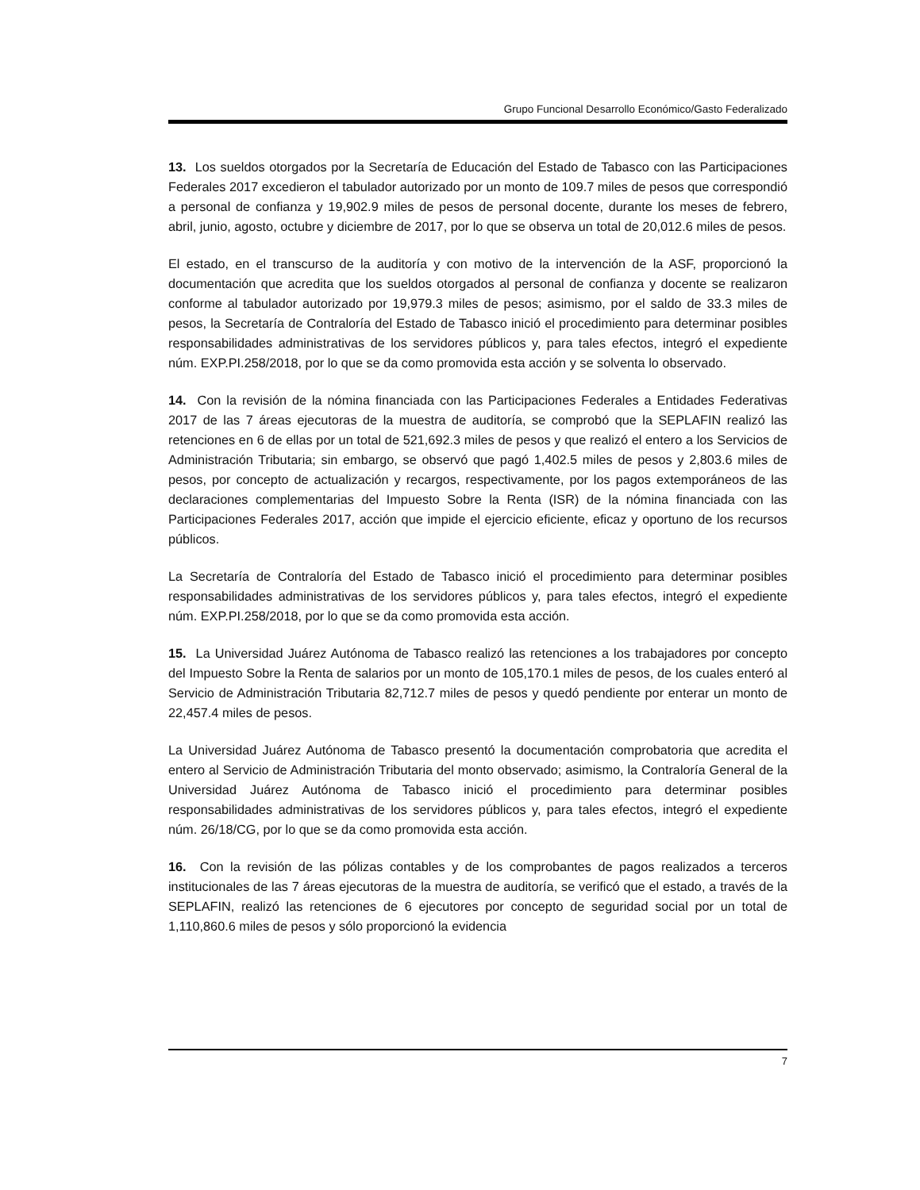Grupo Funcional Desarrollo Económico/Gasto Federalizado
13. Los sueldos otorgados por la Secretaría de Educación del Estado de Tabasco con las Participaciones Federales 2017 excedieron el tabulador autorizado por un monto de 109.7 miles de pesos que correspondió a personal de confianza y 19,902.9 miles de pesos de personal docente, durante los meses de febrero, abril, junio, agosto, octubre y diciembre de 2017, por lo que se observa un total de 20,012.6 miles de pesos.
El estado, en el transcurso de la auditoría y con motivo de la intervención de la ASF, proporcionó la documentación que acredita que los sueldos otorgados al personal de confianza y docente se realizaron conforme al tabulador autorizado por 19,979.3 miles de pesos; asimismo, por el saldo de 33.3 miles de pesos, la Secretaría de Contraloría del Estado de Tabasco inició el procedimiento para determinar posibles responsabilidades administrativas de los servidores públicos y, para tales efectos, integró el expediente núm. EXP.PI.258/2018, por lo que se da como promovida esta acción y se solventa lo observado.
14. Con la revisión de la nómina financiada con las Participaciones Federales a Entidades Federativas 2017 de las 7 áreas ejecutoras de la muestra de auditoría, se comprobó que la SEPLAFIN realizó las retenciones en 6 de ellas por un total de 521,692.3 miles de pesos y que realizó el entero a los Servicios de Administración Tributaria; sin embargo, se observó que pagó 1,402.5 miles de pesos y 2,803.6 miles de pesos, por concepto de actualización y recargos, respectivamente, por los pagos extemporáneos de las declaraciones complementarias del Impuesto Sobre la Renta (ISR) de la nómina financiada con las Participaciones Federales 2017, acción que impide el ejercicio eficiente, eficaz y oportuno de los recursos públicos.
La Secretaría de Contraloría del Estado de Tabasco inició el procedimiento para determinar posibles responsabilidades administrativas de los servidores públicos y, para tales efectos, integró el expediente núm. EXP.PI.258/2018, por lo que se da como promovida esta acción.
15. La Universidad Juárez Autónoma de Tabasco realizó las retenciones a los trabajadores por concepto del Impuesto Sobre la Renta de salarios por un monto de 105,170.1 miles de pesos, de los cuales enteró al Servicio de Administración Tributaria 82,712.7 miles de pesos y quedó pendiente por enterar un monto de 22,457.4 miles de pesos.
La Universidad Juárez Autónoma de Tabasco presentó la documentación comprobatoria que acredita el entero al Servicio de Administración Tributaria del monto observado; asimismo, la Contraloría General de la Universidad Juárez Autónoma de Tabasco inició el procedimiento para determinar posibles responsabilidades administrativas de los servidores públicos y, para tales efectos, integró el expediente núm. 26/18/CG, por lo que se da como promovida esta acción.
16. Con la revisión de las pólizas contables y de los comprobantes de pagos realizados a terceros institucionales de las 7 áreas ejecutoras de la muestra de auditoría, se verificó que el estado, a través de la SEPLAFIN, realizó las retenciones de 6 ejecutores por concepto de seguridad social por un total de 1,110,860.6 miles de pesos y sólo proporcionó la evidencia
7